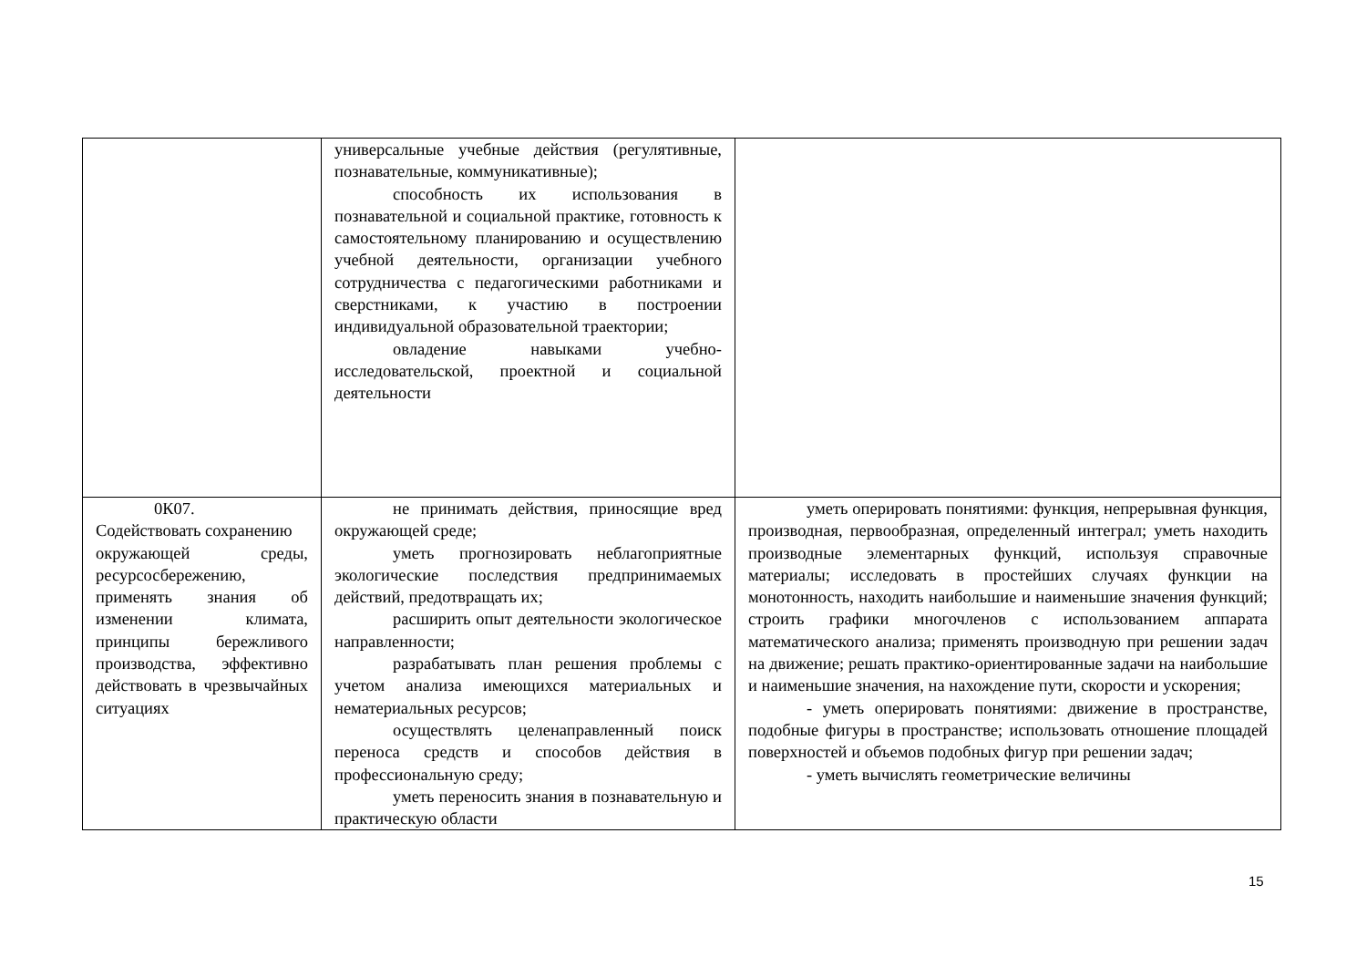| | универсальные учебные действия (регулятивные, познавательные, коммуникативные); способность их использования в познавательной и социальной практике, готовность к самостоятельному планированию и осуществлению учебной деятельности, организации учебного сотрудничества с педагогическими работниками и сверстниками, к участию в построении индивидуальной образовательной траектории; овладение навыками учебно-исследовательской, проектной и социальной деятельности | |
| 0К07. Содействовать сохранению окружающей среды, ресурсосбережению, применять знания об изменении климата, принципы бережливого производства, эффективно действовать в чрезвычайных ситуациях | не принимать действия, приносящие вред окружающей среде; уметь прогнозировать неблагоприятные экологические последствия предпринимаемых действий, предотвращать их; расширить опыт деятельности экологическое направленности; разрабатывать план решения проблемы с учетом анализа имеющихся материальных и нематериальных ресурсов; осуществлять целенаправленный поиск переноса средств и способов действия в профессиональную среду; уметь переносить знания в познавательную и практическую области | уметь оперировать понятиями: функция, непрерывная функция, производная, первообразная, определенный интеграл; уметь находить производные элементарных функций, используя справочные материалы; исследовать в простейших случаях функции на монотонность, находить наибольшие и наименьшие значения функций; строить графики многочленов с использованием аппарата математического анализа; применять производную при решении задач на движение; решать практико-ориентированные задачи на наибольшие и наименьшие значения, на нахождение пути, скорости и ускорения; - уметь оперировать понятиями: движение в пространстве, подобные фигуры в пространстве; использовать отношение площадей поверхностей и объемов подобных фигур при решении задач; - уметь вычислять геометрические величины |
15